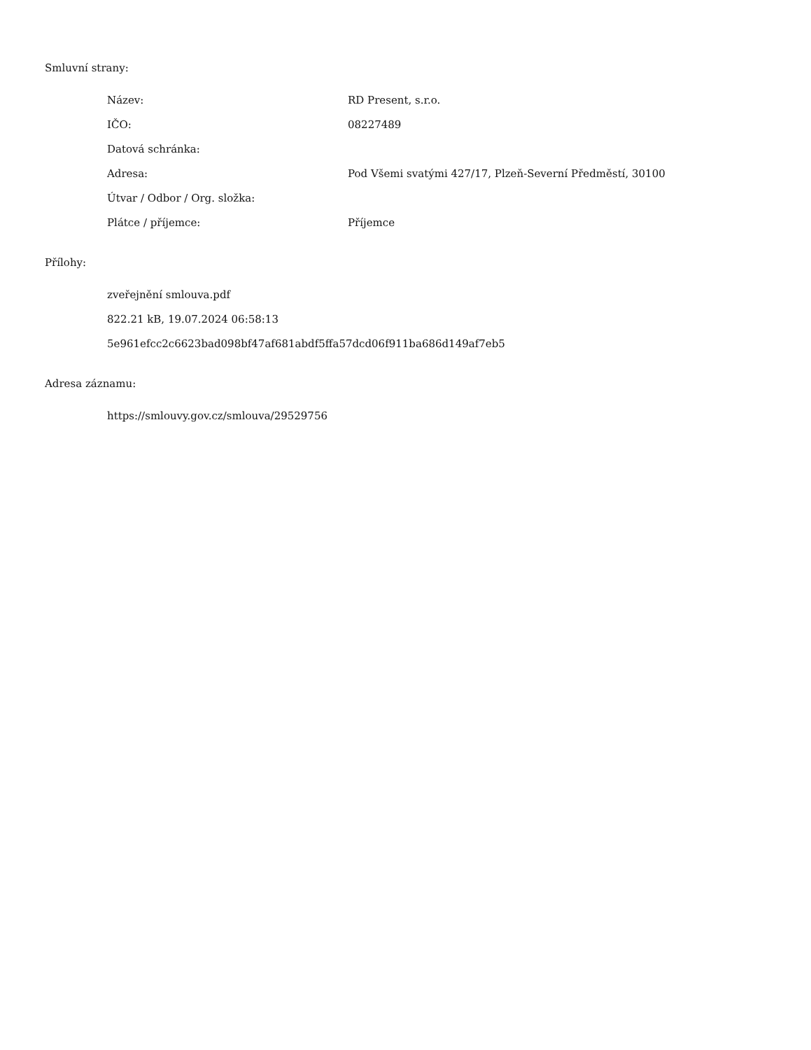Smluvní strany:
| Název: | RD Present, s.r.o. |
| IČO: | 08227489 |
| Datová schránka: | |
| Adresa: | Pod Všemi svatými 427/17, Plzeň-Severní Předměstí, 30100 |
| Útvar / Odbor / Org. složka: | |
| Plátce / příjemce: | Příjemce |
Přílohy:
zveřejnění smlouva.pdf
822.21 kB, 19.07.2024 06:58:13
5e961efcc2c6623bad098bf47af681abdf5ffa57dcd06f911ba686d149af7eb5
Adresa záznamu:
https://smlouvy.gov.cz/smlouva/29529756